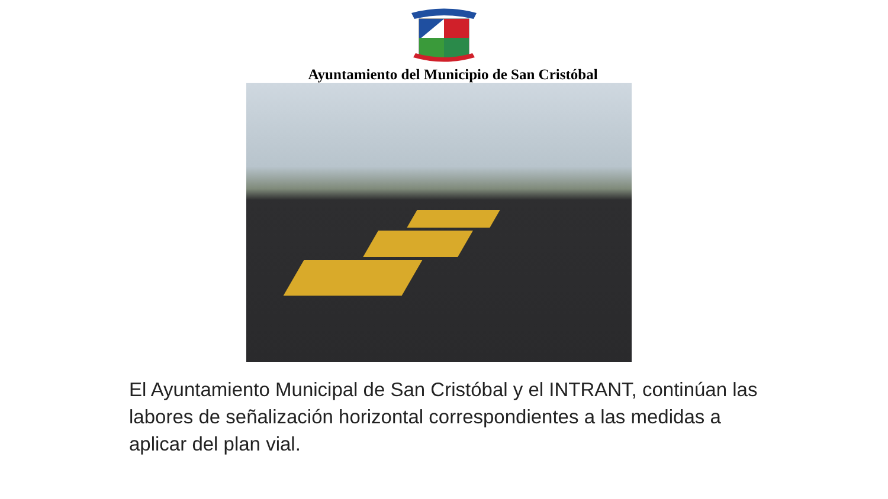Ayuntamiento del Municipio de San Cristóbal
El Ayuntamiento Municipal de San Cristóbal y el INTRANT, continúan las labores de señalización horizontal correspondientes a las medidas a aplicar del plan vial.